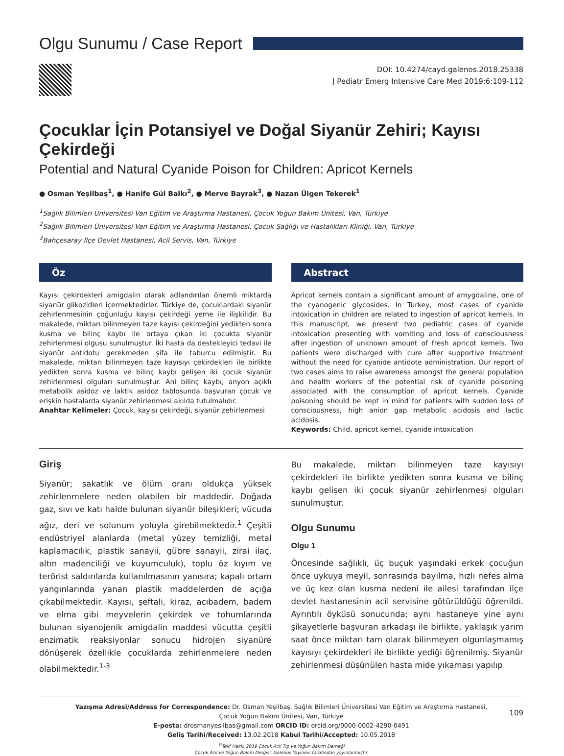Olgu Sunumu / Case Report
DOI: 10.4274/cayd.galenos.2018.25338
J Pediatr Emerg Intensive Care Med 2019;6:109-112
Çocuklar İçin Potansiyel ve Doğal Siyanür Zehiri; Kayısı Çekirdeği
Potential and Natural Cyanide Poison for Children: Apricot Kernels
● Osman Yeşilbaş<sup>1</sup>, ● Hanife Gül Balkı<sup>2</sup>, ● Merve Bayrak<sup>3</sup>, ● Nazan Ülgen Tekerek<sup>1</sup>
<sup>1</sup> Sağlık Bilimleri Üniversitesi Van Eğitim ve Araştırma Hastanesi, Çocuk Yoğun Bakım Ünitesi, Van, Türkiye
<sup>2</sup> Sağlık Bilimleri Üniversitesi Van Eğitim ve Araştırma Hastanesi, Çocuk Sağlığı ve Hastalıkları Kliniği, Van, Türkiye
<sup>3</sup> Bahçesaray İlçe Devlet Hastanesi, Acil Servis, Van, Türkiye
Öz
Kayısı çekirdekleri amigdalin olarak adlandırılan önemli miktarda siyanür glikozidleri içermektedirler. Türkiye de, çocuklardaki siyanür zehirlenmesinin çoğunluğu kayısı çekirdeği yeme ile ilişkilidir. Bu makalede, miktarı bilinmeyen taze kayısı çekirdeğini yedikten sonra kusma ve bilinç kaybı ile ortaya çıkan iki çocukta siyanür zehirlenmesi olgusu sunulmuştur. İki hasta da destekleyici tedavi ile siyanür antidotu gerekmeden şifa ile taburcu edilmiştir. Bu makalede, miktarı bilinmeyen taze kayısıyı çekirdekleri ile birlikte yedikten sonra kusma ve bilinç kaybı gelişen iki çocuk siyanür zehirlenmesi olguları sunulmuştur. Ani bilinç kaybı, anyon açıklı metabolik asidoz ve laktik asidoz tablosunda başvuran çocuk ve erişkin hastalarda siyanür zehirlenmesi akılda tutulmalıdır.
Anahtar Kelimeler: Çocuk, kayısı çekirdeği, siyanür zehirlenmesi
Abstract
Apricot kernels contain a significant amount of amygdaline, one of the cyanogenic glycosides. In Turkey, most cases of cyanide intoxication in children are related to ingestion of apricot kernels. In this manuscript, we present two pediatric cases of cyanide intoxication presenting with vomiting and loss of consciousness after ingestion of unknown amount of fresh apricot kernels. Two patients were discharged with cure after supportive treatment without the need for cyanide antidote administration. Our report of two cases aims to raise awareness amongst the general population and health workers of the potential risk of cyanide poisoning associated with the consumption of apricot kernels. Cyanide poisoning should be kept in mind for patients with sudden loss of consciousness, high anion gap metabolic acidosis and lactic acidosis.
Keywords: Child, apricot kernel, cyanide intoxication
Giriş
Siyanür; sakatlık ve ölüm oranı oldukça yüksek zehirlenmelere neden olabilen bir maddedir. Doğada gaz, sıvı ve katı halde bulunan siyanür bileşikleri; vücuda ağız, deri ve solunum yoluyla girebilmektedir.<sup>1</sup> Çeşitli endüstriyel alanlarda (metal yüzey temizliği, metal kaplamacılık, plastik sanayii, gübre sanayii, zirai ilaç, altın madenciliği ve kuyumculuk), toplu öz kıyım ve terörist saldırılarda kullanılmasının yanısıra; kapalı ortam yangınlarında yanan plastik maddelerden de açığa çıkabilmektedir. Kayısı, şeftali, kiraz, acıbadem, badem ve elma gibi meyvelerin çekirdek ve tohumlarında bulunan siyanojenik amigdalin maddesi vücutta çeşitli enzimatik reaksiyonlar sonucu hidrojen siyanüre dönüşerek özellikle çocuklarda zehirlenmelere neden olabilmektedir.<sup>1-3</sup>
Bu makalede, miktarı bilinmeyen taze kayısıyı çekirdekleri ile birlikte yedikten sonra kusma ve bilinç kaybı gelişen iki çocuk siyanür zehirlenmesi olguları sunulmuştur.
Olgu Sunumu
Olgu 1
Öncesinde sağlıklı, üç buçuk yaşındaki erkek çocuğun önce uykuya meyil, sonrasında bayılma, hızlı nefes alma ve üç kez olan kusma nedeni ile ailesi tarafından ilçe devlet hastanesinin acil servisine götürüldüğü öğrenildi. Ayrıntılı öyküsü sonucunda; aynı hastaneye yine aynı şikayetlerle başvuran arkadaşı ile birlikte, yaklaşık yarım saat önce miktarı tam olarak bilinmeyen olgunlaşmamış kayısıyı çekirdekleri ile birlikte yediği öğrenilmiş. Siyanür zehirlenmesi düşünülen hasta mide yıkaması yapılıp
Yazışma Adresi/Address for Correspondence: Dr. Osman Yeşilbaş, Sağlık Bilimleri Üniversitesi Van Eğitim ve Araştırma Hastanesi,
Çocuk Yoğun Bakım Ünitesi, Van, Türkiye
E-posta: drosmanyesilbas@gmail.com ORCID ID: orcid.org/0000-0002-4290-0491
Geliş Tarihi/Received: 13.02.2018 Kabul Tarihi/Accepted: 10.05.2018
<sup>©</sup>Telif Hakkı 2019 Çocuk Acil Tıp ve Yoğun Bakım Derneği
Çocuk Acil ve Yoğun Bakım Dergisi, Galenos Yayınevi tarafından yayınlanmıştır.
109